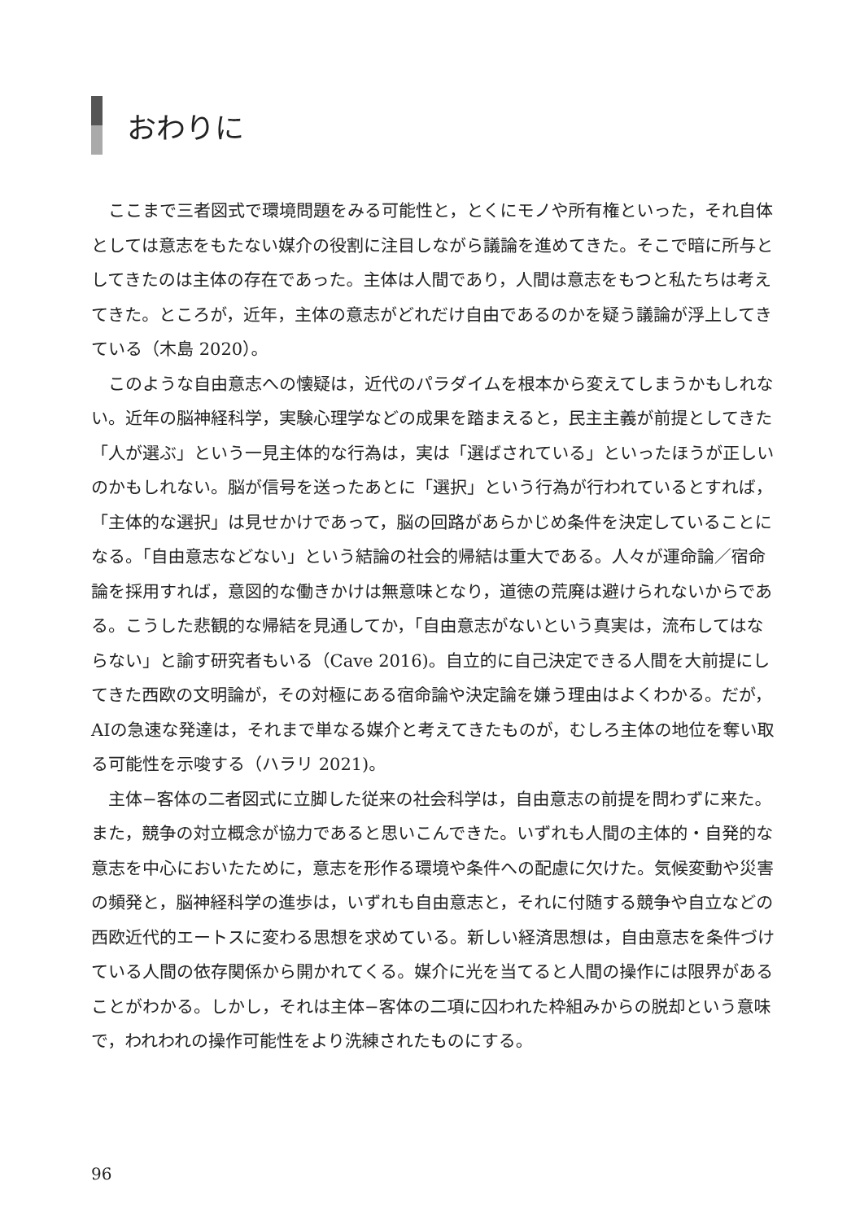おわりに
ここまで三者図式で環境問題をみる可能性と，とくにモノや所有権といった，それ自体としては意志をもたない媒介の役割に注目しながら議論を進めてきた。そこで暗に所与としてきたのは主体の存在であった。主体は人間であり，人間は意志をもつと私たちは考えてきた。ところが，近年，主体の意志がどれだけ自由であるのかを疑う議論が浮上してきている（木島 2020）。
このような自由意志への懐疑は，近代のパラダイムを根本から変えてしまうかもしれない。近年の脳神経科学，実験心理学などの成果を踏まえると，民主主義が前提としてきた「人が選ぶ」という一見主体的な行為は，実は「選ばされている」といったほうが正しいのかもしれない。脳が信号を送ったあとに「選択」という行為が行われているとすれば，「主体的な選択」は見せかけであって，脳の回路があらかじめ条件を決定していることになる。「自由意志などない」という結論の社会的帰結は重大である。人々が運命論／宿命論を採用すれば，意図的な働きかけは無意味となり，道徳の荒廃は避けられないからである。こうした悲観的な帰結を見通してか，「自由意志がないという真実は，流布してはならない」と諭す研究者もいる（Cave 2016)。自立的に自己決定できる人間を大前提にしてきた西欧の文明論が，その対極にある宿命論や決定論を嫌う理由はよくわかる。だが，AIの急速な発達は，それまで単なる媒介と考えてきたものが，むしろ主体の地位を奪い取る可能性を示唆する（ハラリ 2021)。
主体−客体の二者図式に立脚した従来の社会科学は，自由意志の前提を問わずに来た。また，競争の対立概念が協力であると思いこんできた。いずれも人間の主体的・自発的な意志を中心においたために，意志を形作る環境や条件への配慮に欠けた。気候変動や災害の頻発と，脳神経科学の進歩は，いずれも自由意志と，それに付随する競争や自立などの西欧近代的エートスに変わる思想を求めている。新しい経済思想は，自由意志を条件づけている人間の依存関係から開かれてくる。媒介に光を当てると人間の操作には限界があることがわかる。しかし，それは主体−客体の二項に囚われた枠組みからの脱却という意味で，われわれの操作可能性をより洗練されたものにする。
96